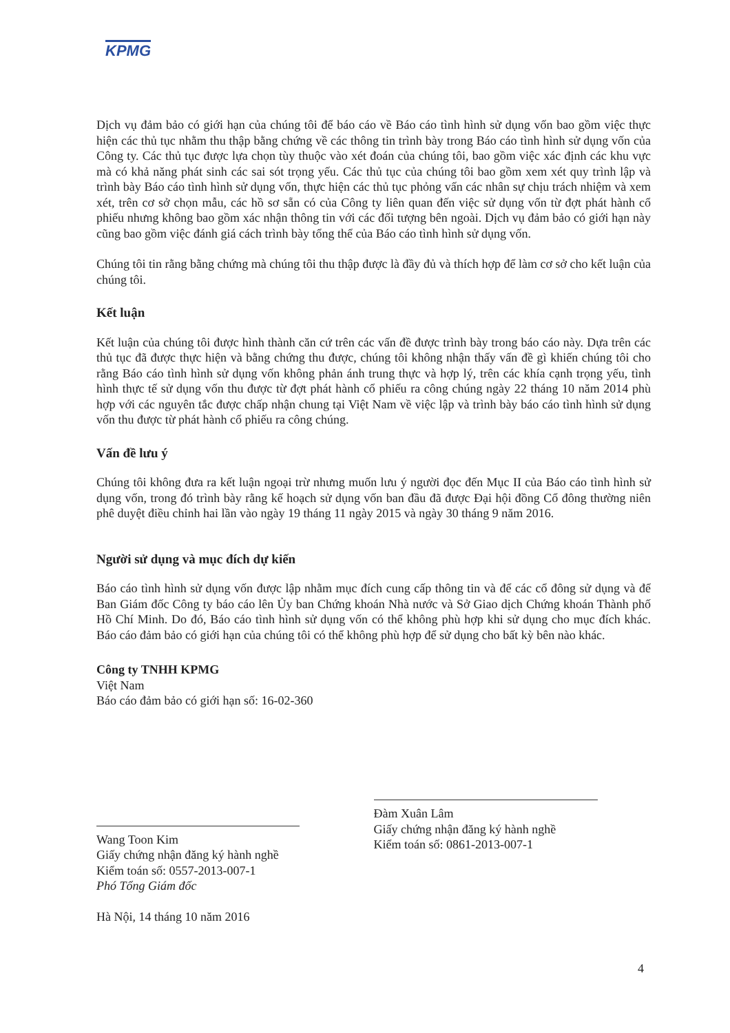KPMG
Dịch vụ đảm bảo có giới hạn của chúng tôi để báo cáo về Báo cáo tình hình sử dụng vốn bao gồm việc thực hiện các thủ tục nhằm thu thập bằng chứng về các thông tin trình bày trong Báo cáo tình hình sử dụng vốn của Công ty. Các thủ tục được lựa chọn tùy thuộc vào xét đoán của chúng tôi, bao gồm việc xác định các khu vực mà có khả năng phát sinh các sai sót trọng yếu. Các thủ tục của chúng tôi bao gồm xem xét quy trình lập và trình bày Báo cáo tình hình sử dụng vốn, thực hiện các thủ tục phỏng vấn các nhân sự chịu trách nhiệm và xem xét, trên cơ sở chọn mẫu, các hồ sơ sẵn có của Công ty liên quan đến việc sử dụng vốn từ đợt phát hành cổ phiếu nhưng không bao gồm xác nhận thông tin với các đối tượng bên ngoài. Dịch vụ đảm bảo có giới hạn này cũng bao gồm việc đánh giá cách trình bày tổng thể của Báo cáo tình hình sử dụng vốn.
Chúng tôi tin rằng bằng chứng mà chúng tôi thu thập được là đầy đủ và thích hợp để làm cơ sở cho kết luận của chúng tôi.
Kết luận
Kết luận của chúng tôi được hình thành căn cứ trên các vấn đề được trình bày trong báo cáo này. Dựa trên các thủ tục đã được thực hiện và bằng chứng thu được, chúng tôi không nhận thấy vấn đề gì khiến chúng tôi cho rằng Báo cáo tình hình sử dụng vốn không phản ánh trung thực và hợp lý, trên các khía cạnh trọng yếu, tình hình thực tế sử dụng vốn thu được từ đợt phát hành cổ phiếu ra công chúng ngày 22 tháng 10 năm 2014 phù hợp với các nguyên tắc được chấp nhận chung tại Việt Nam về việc lập và trình bày báo cáo tình hình sử dụng vốn thu được từ phát hành cổ phiếu ra công chúng.
Vấn đề lưu ý
Chúng tôi không đưa ra kết luận ngoại trừ nhưng muốn lưu ý người đọc đến Mục II của Báo cáo tình hình sử dụng vốn, trong đó trình bày rằng kế hoạch sử dụng vốn ban đầu đã được Đại hội đồng Cổ đông thường niên phê duyệt điều chỉnh hai lần vào ngày 19 tháng 11 ngày 2015 và ngày 30 tháng 9 năm 2016.
Người sử dụng và mục đích dự kiến
Báo cáo tình hình sử dụng vốn được lập nhằm mục đích cung cấp thông tin và để các cổ đông sử dụng và để Ban Giám đốc Công ty báo cáo lên Ủy ban Chứng khoán Nhà nước và Sở Giao dịch Chứng khoán Thành phố Hồ Chí Minh. Do đó, Báo cáo tình hình sử dụng vốn có thể không phù hợp khi sử dụng cho mục đích khác. Báo cáo đảm bảo có giới hạn của chúng tôi có thể không phù hợp để sử dụng cho bất kỳ bên nào khác.
Công ty TNHH KPMG
Việt Nam
Báo cáo đảm bảo có giới hạn số: 16-02-360
Wang Toon Kim
Giấy chứng nhận đăng ký hành nghề
Kiểm toán số: 0557-2013-007-1
Phó Tổng Giám đốc
Hà Nội, 14 tháng 10 năm 2016
Đàm Xuân Lâm
Giấy chứng nhận đăng ký hành nghề
Kiểm toán số: 0861-2013-007-1
4